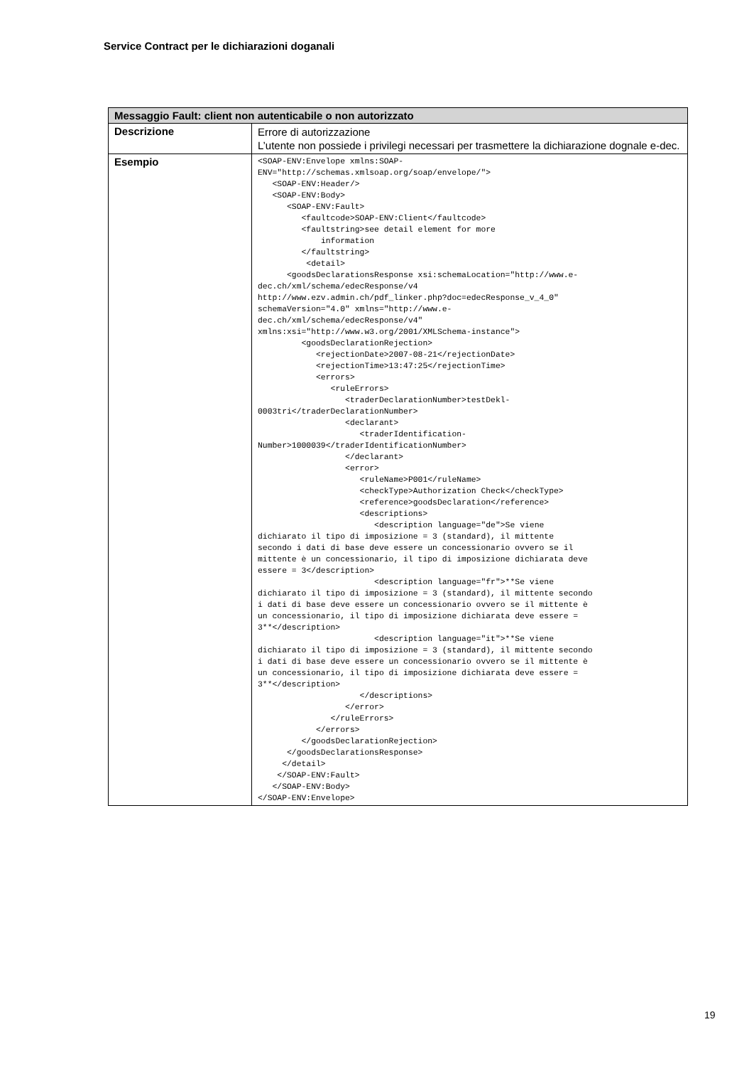Service Contract per le dichiarazioni doganali
| Messaggio Fault: client non autenticabile o non autorizzato | |
| --- | --- |
| Descrizione | Errore di autorizzazione L’utente non possiede i privilegi necessari per trasmettere la dichiarazione dognale e-dec. |
| Esempio | <SOAP-ENV:Envelope xmlns:SOAP- ENV="http://schemas.xmlsoap.org/soap/envelope/"> <SOAP-ENV:Header/> <SOAP-ENV:Body> <SOAP-ENV:Fault> <faultcode>SOAP-ENV:Client</faultcode> <faultstring>see detail element for more information </faultstring> <detail> <goodsDeclarationsResponse xsi:schemaLocation="http://www.e- dec.ch/xml/schema/edecResponse/v4 http://www.ezv.admin.ch/pdf_linker.php?doc=edecResponse_v_4_0" schemaVersion="4.0" xmlns="http://www.e- dec.ch/xml/schema/edecResponse/v4" xmlns:xsi="http://www.w3.org/2001/XMLSchema-instance"> <goodsDeclarationRejection> <rejectionDate>2007-08-21</rejectionDate> <rejectionTime>13:47:25</rejectionTime> <errors> <ruleErrors> <traderDeclarationNumber>testDekl- 0003tri</traderDeclarationNumber> <declarant> <traderIdentification- Number>1000039</traderIdentificationNumber> </declarant> <error> <ruleName>P001</ruleName> <checkType>Authorization Check</checkType> <reference>goodsDeclaration</reference> <descriptions> <description language="de">Se viene dichiarato il tipo di imposizione = 3 (standard), il mittente secondo i dati di base deve essere un concessionario ovvero se il mittente è un concessionario, il tipo di imposizione dichiarata deve essere = 3</description> <description language="fr">**Se viene dichiarato il tipo di imposizione = 3 (standard), il mittente secondo i dati di base deve essere un concessionario ovvero se il mittente è un concessionario, il tipo di imposizione dichiarata deve essere = 3**</description> <description language="it">**Se viene dichiarato il tipo di imposizione = 3 (standard), il mittente secondo i dati di base deve essere un concessionario ovvero se il mittente è un concessionario, il tipo di imposizione dichiarata deve essere = 3**</description> </descriptions> </error> </ruleErrors> </errors> </goodsDeclarationRejection> </goodsDeclarationsResponse> </detail> </SOAP-ENV:Fault> </SOAP-ENV:Body> </SOAP-ENV:Envelope> |
19